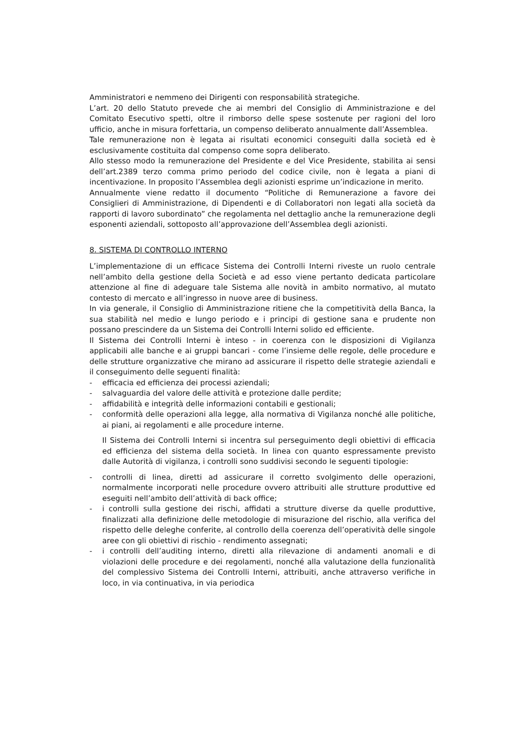Amministratori e nemmeno dei Dirigenti con responsabilità strategiche.
L’art. 20 dello Statuto prevede che ai membri del Consiglio di Amministrazione e del Comitato Esecutivo spetti, oltre il rimborso delle spese sostenute per ragioni del loro ufficio, anche in misura forfettaria, un compenso deliberato annualmente dall’Assemblea.
Tale remunerazione non è legata ai risultati economici conseguiti dalla società ed è esclusivamente costituita dal compenso come sopra deliberato.
Allo stesso modo la remunerazione del Presidente e del Vice Presidente, stabilita ai sensi dell’art.2389 terzo comma primo periodo del codice civile, non è legata a piani di incentivazione. In proposito l’Assemblea degli azionisti esprime un’indicazione in merito.
Annualmente viene redatto il documento “Politiche di Remunerazione a favore dei Consiglieri di Amministrazione, di Dipendenti e di Collaboratori non legati alla società da rapporti di lavoro subordinato” che regolamenta nel dettaglio anche la remunerazione degli esponenti aziendali, sottoposto all’approvazione dell’Assemblea degli azionisti.
8. SISTEMA DI CONTROLLO INTERNO
L’implementazione di un efficace Sistema dei Controlli Interni riveste un ruolo centrale nell’ambito della gestione della Società e ad esso viene pertanto dedicata particolare attenzione al fine di adeguare tale Sistema alle novità in ambito normativo, al mutato contesto di mercato e all’ingresso in nuove aree di business.
In via generale, il Consiglio di Amministrazione ritiene che la competitività della Banca, la sua stabilità nel medio e lungo periodo e i principi di gestione sana e prudente non possano prescindere da un Sistema dei Controlli Interni solido ed efficiente.
Il Sistema dei Controlli Interni è inteso - in coerenza con le disposizioni di Vigilanza applicabili alle banche e ai gruppi bancari - come l’insieme delle regole, delle procedure e delle strutture organizzative che mirano ad assicurare il rispetto delle strategie aziendali e il conseguimento delle seguenti finalità:
- efficacia ed efficienza dei processi aziendali;
- salvaguardia del valore delle attività e protezione dalle perdite;
- affidabilità e integrità delle informazioni contabili e gestionali;
- conformità delle operazioni alla legge, alla normativa di Vigilanza nonché alle politiche, ai piani, ai regolamenti e alle procedure interne.
Il Sistema dei Controlli Interni si incentra sul perseguimento degli obiettivi di efficacia ed efficienza del sistema della società. In linea con quanto espressamente previsto dalle Autorità di vigilanza, i controlli sono suddivisi secondo le seguenti tipologie:
- controlli di linea, diretti ad assicurare il corretto svolgimento delle operazioni, normalmente incorporati nelle procedure ovvero attribuiti alle strutture produttive ed eseguiti nell’ambito dell’attività di back office;
- i controlli sulla gestione dei rischi, affidati a strutture diverse da quelle produttive, finalizzati alla definizione delle metodologie di misurazione del rischio, alla verifica del rispetto delle deleghe conferite, al controllo della coerenza dell’operatività delle singole aree con gli obiettivi di rischio - rendimento assegnati;
- i controlli dell’auditing interno, diretti alla rilevazione di andamenti anomali e di violazioni delle procedure e dei regolamenti, nonché alla valutazione della funzionalità del complessivo Sistema dei Controlli Interni, attribuiti, anche attraverso verifiche in loco, in via continuativa, in via periodica